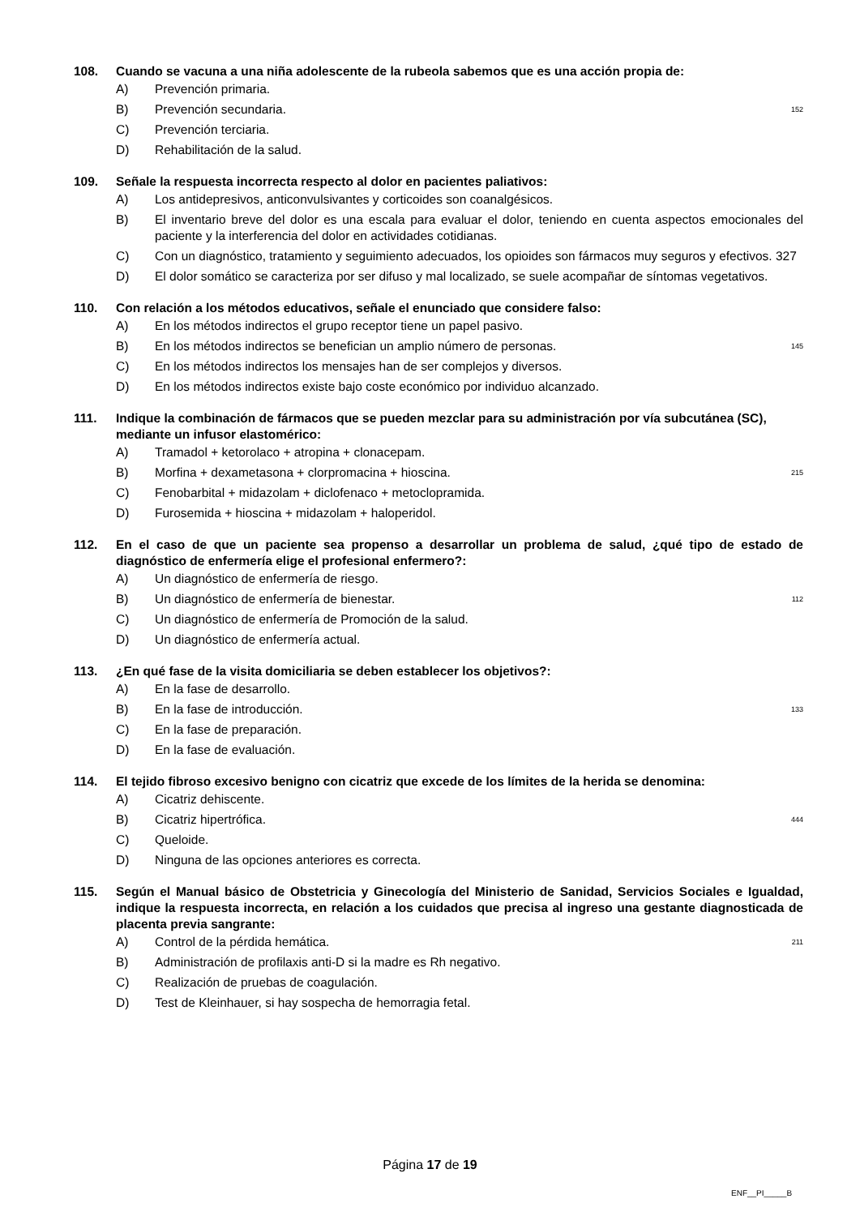108. Cuando se vacuna a una niña adolescente de la rubeola sabemos que es una acción propia de:
A) Prevención primaria.
B) Prevención secundaria. 152
C) Prevención terciaria.
D) Rehabilitación de la salud.
109. Señale la respuesta incorrecta respecto al dolor en pacientes paliativos:
A) Los antidepresivos, anticonvulsivantes y corticoides son coanalgésicos.
B) El inventario breve del dolor es una escala para evaluar el dolor, teniendo en cuenta aspectos emocionales del paciente y la interferencia del dolor en actividades cotidianas.
C) Con un diagnóstico, tratamiento y seguimiento adecuados, los opioides son fármacos muy seguros y efectivos. 327
D) El dolor somático se caracteriza por ser difuso y mal localizado, se suele acompañar de síntomas vegetativos.
110. Con relación a los métodos educativos, señale el enunciado que considere falso:
A) En los métodos indirectos el grupo receptor tiene un papel pasivo.
B) En los métodos indirectos se benefician un amplio número de personas. 145
C) En los métodos indirectos los mensajes han de ser complejos y diversos.
D) En los métodos indirectos existe bajo coste económico por individuo alcanzado.
111. Indique la combinación de fármacos que se pueden mezclar para su administración por vía subcutánea (SC), mediante un infusor elastomérico:
A) Tramadol + ketorolaco + atropina + clonacepam.
B) Morfina + dexametasona + clorpromacina + hioscina. 215
C) Fenobarbital + midazolam + diclofenaco + metoclopramida.
D) Furosemida + hioscina + midazolam + haloperidol.
112. En el caso de que un paciente sea propenso a desarrollar un problema de salud, ¿qué tipo de estado de diagnóstico de enfermería elige el profesional enfermero?:
A) Un diagnóstico de enfermería de riesgo.
B) Un diagnóstico de enfermería de bienestar. 112
C) Un diagnóstico de enfermería de Promoción de la salud.
D) Un diagnóstico de enfermería actual.
113. ¿En qué fase de la visita domiciliaria se deben establecer los objetivos?:
A) En la fase de desarrollo.
B) En la fase de introducción. 133
C) En la fase de preparación.
D) En la fase de evaluación.
114. El tejido fibroso excesivo benigno con cicatriz que excede de los límites de la herida se denomina:
A) Cicatriz dehiscente.
B) Cicatriz hipertrófica. 444
C) Queloide.
D) Ninguna de las opciones anteriores es correcta.
115. Según el Manual básico de Obstetricia y Ginecología del Ministerio de Sanidad, Servicios Sociales e Igualdad, indique la respuesta incorrecta, en relación a los cuidados que precisa al ingreso una gestante diagnosticada de placenta previa sangrante:
A) Control de la pérdida hemática. 211
B) Administración de profilaxis anti-D si la madre es Rh negativo.
C) Realización de pruebas de coagulación.
D) Test de Kleinhauer, si hay sospecha de hemorragia fetal.
Página 17 de 19
ENF__PI_____B